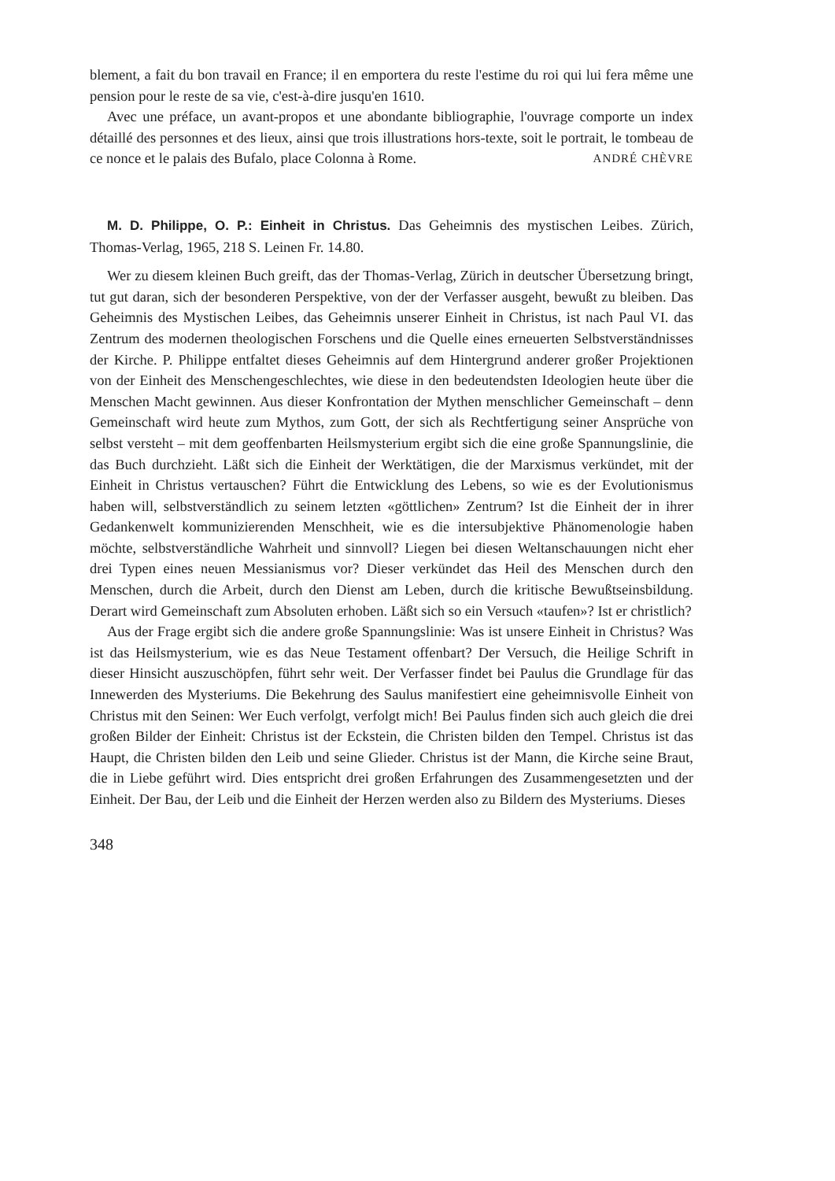blement, a fait du bon travail en France; il en emportera du reste l'estime du roi qui lui fera même une pension pour le reste de sa vie, c'est-à-dire jusqu'en 1610.
Avec une préface, un avant-propos et une abondante bibliographie, l'ouvrage comporte un index détaillé des personnes et des lieux, ainsi que trois illustrations hors-texte, soit le portrait, le tombeau de ce nonce et le palais des Bufalo, place Colonna à Rome. ANDRÉ CHÈVRE
M. D. Philippe, O. P.: Einheit in Christus. Das Geheimnis des mystischen Leibes. Zürich, Thomas-Verlag, 1965, 218 S. Leinen Fr. 14.80.
Wer zu diesem kleinen Buch greift, das der Thomas-Verlag, Zürich in deutscher Übersetzung bringt, tut gut daran, sich der besonderen Perspektive, von der der Verfasser ausgeht, bewußt zu bleiben. Das Geheimnis des Mystischen Leibes, das Geheimnis unserer Einheit in Christus, ist nach Paul VI. das Zentrum des modernen theologischen Forschens und die Quelle eines erneuerten Selbstverständnisses der Kirche. P. Philippe entfaltet dieses Geheimnis auf dem Hintergrund anderer großer Projektionen von der Einheit des Menschengeschlechtes, wie diese in den bedeutendsten Ideologien heute über die Menschen Macht gewinnen. Aus dieser Konfrontation der Mythen menschlicher Gemeinschaft – denn Gemeinschaft wird heute zum Mythos, zum Gott, der sich als Rechtfertigung seiner Ansprüche von selbst versteht – mit dem geoffenbarten Heilsmysterium ergibt sich die eine große Spannungslinie, die das Buch durchzieht. Läßt sich die Einheit der Werktätigen, die der Marxismus verkündet, mit der Einheit in Christus vertauschen? Führt die Entwicklung des Lebens, so wie es der Evolutionismus haben will, selbstverständlich zu seinem letzten «göttlichen» Zentrum? Ist die Einheit der in ihrer Gedankenwelt kommunizierenden Menschheit, wie es die intersubjektive Phänomenologie haben möchte, selbstverständliche Wahrheit und sinnvoll? Liegen bei diesen Weltanschauungen nicht eher drei Typen eines neuen Messianismus vor? Dieser verkündet das Heil des Menschen durch den Menschen, durch die Arbeit, durch den Dienst am Leben, durch die kritische Bewußtseinsbildung. Derart wird Gemeinschaft zum Absoluten erhoben. Läßt sich so ein Versuch «taufen»? Ist er christlich?
Aus der Frage ergibt sich die andere große Spannungslinie: Was ist unsere Einheit in Christus? Was ist das Heilsmysterium, wie es das Neue Testament offenbart? Der Versuch, die Heilige Schrift in dieser Hinsicht auszuschöpfen, führt sehr weit. Der Verfasser findet bei Paulus die Grundlage für das Innewerden des Mysteriums. Die Bekehrung des Saulus manifestiert eine geheimnisvolle Einheit von Christus mit den Seinen: Wer Euch verfolgt, verfolgt mich! Bei Paulus finden sich auch gleich die drei großen Bilder der Einheit: Christus ist der Eckstein, die Christen bilden den Tempel. Christus ist das Haupt, die Christen bilden den Leib und seine Glieder. Christus ist der Mann, die Kirche seine Braut, die in Liebe geführt wird. Dies entspricht drei großen Erfahrungen des Zusammengesetzten und der Einheit. Der Bau, der Leib und die Einheit der Herzen werden also zu Bildern des Mysteriums. Dieses
348